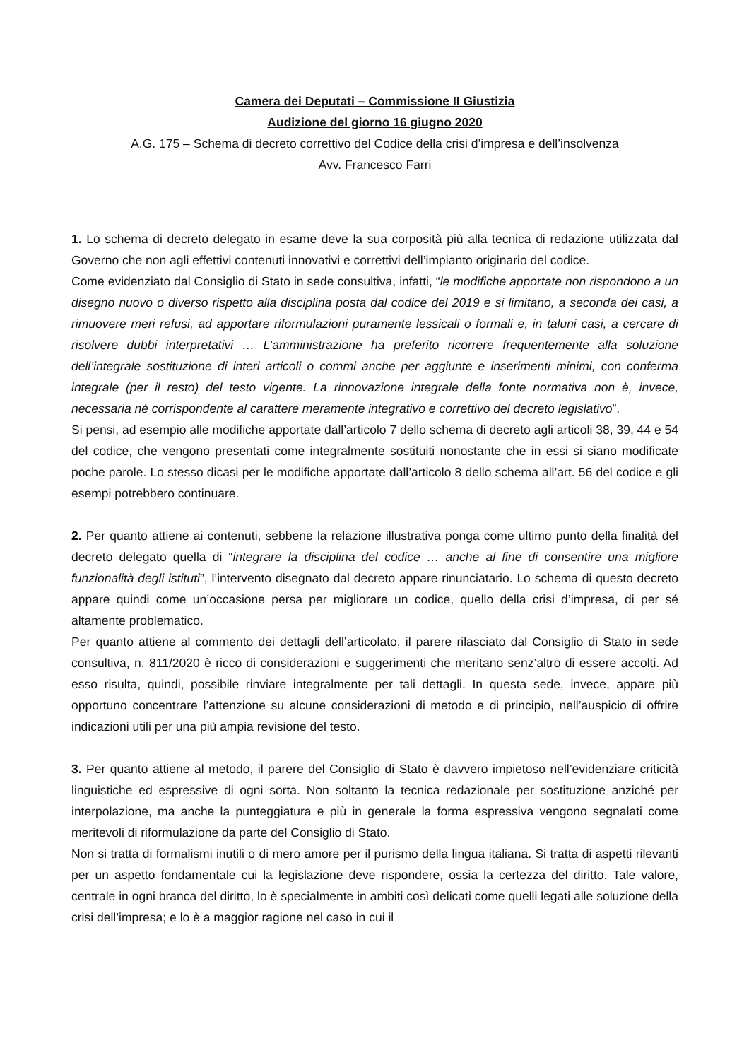Camera dei Deputati – Commissione II Giustizia
Audizione del giorno 16 giugno 2020
A.G. 175 – Schema di decreto correttivo del Codice della crisi d’impresa e dell’insolvenza
Avv. Francesco Farri
1. Lo schema di decreto delegato in esame deve la sua corposità più alla tecnica di redazione utilizzata dal Governo che non agli effettivi contenuti innovativi e correttivi dell’impianto originario del codice.
Come evidenziato dal Consiglio di Stato in sede consultiva, infatti, “le modifiche apportate non rispondono a un disegno nuovo o diverso rispetto alla disciplina posta dal codice del 2019 e si limitano, a seconda dei casi, a rimuovere meri refusi, ad apportare riformulazioni puramente lessicali o formali e, in taluni casi, a cercare di risolvere dubbi interpretativi … L’amministrazione ha preferito ricorrere frequentemente alla soluzione dell’integrale sostituzione di interi articoli o commi anche per aggiunte e inserimenti minimi, con conferma integrale (per il resto) del testo vigente. La rinnovazione integrale della fonte normativa non è, invece, necessaria né corrispondente al carattere meramente integrativo e correttivo del decreto legislativo”.
Si pensi, ad esempio alle modifiche apportate dall’articolo 7 dello schema di decreto agli articoli 38, 39, 44 e 54 del codice, che vengono presentati come integralmente sostituiti nonostante che in essi si siano modificate poche parole. Lo stesso dicasi per le modifiche apportate dall’articolo 8 dello schema all’art. 56 del codice e gli esempi potrebbero continuare.
2. Per quanto attiene ai contenuti, sebbene la relazione illustrativa ponga come ultimo punto della finalità del decreto delegato quella di “integrare la disciplina del codice … anche al fine di consentire una migliore funzionalità degli istituti”, l’intervento disegnato dal decreto appare rinunciatario. Lo schema di questo decreto appare quindi come un’occasione persa per migliorare un codice, quello della crisi d’impresa, di per sé altamente problematico.
Per quanto attiene al commento dei dettagli dell’articolato, il parere rilasciato dal Consiglio di Stato in sede consultiva, n. 811/2020 è ricco di considerazioni e suggerimenti che meritano senz’altro di essere accolti. Ad esso risulta, quindi, possibile rinviare integralmente per tali dettagli. In questa sede, invece, appare più opportuno concentrare l’attenzione su alcune considerazioni di metodo e di principio, nell’auspicio di offrire indicazioni utili per una più ampia revisione del testo.
3. Per quanto attiene al metodo, il parere del Consiglio di Stato è davvero impietoso nell’evidenziare criticità linguistiche ed espressive di ogni sorta. Non soltanto la tecnica redazionale per sostituzione anziché per interpolazione, ma anche la punteggiatura e più in generale la forma espressiva vengono segnalati come meritevoli di riformulazione da parte del Consiglio di Stato.
Non si tratta di formalismi inutili o di mero amore per il purismo della lingua italiana. Si tratta di aspetti rilevanti per un aspetto fondamentale cui la legislazione deve rispondere, ossia la certezza del diritto. Tale valore, centrale in ogni branca del diritto, lo è specialmente in ambiti così delicati come quelli legati alle soluzione della crisi dell’impresa; e lo è a maggior ragione nel caso in cui il